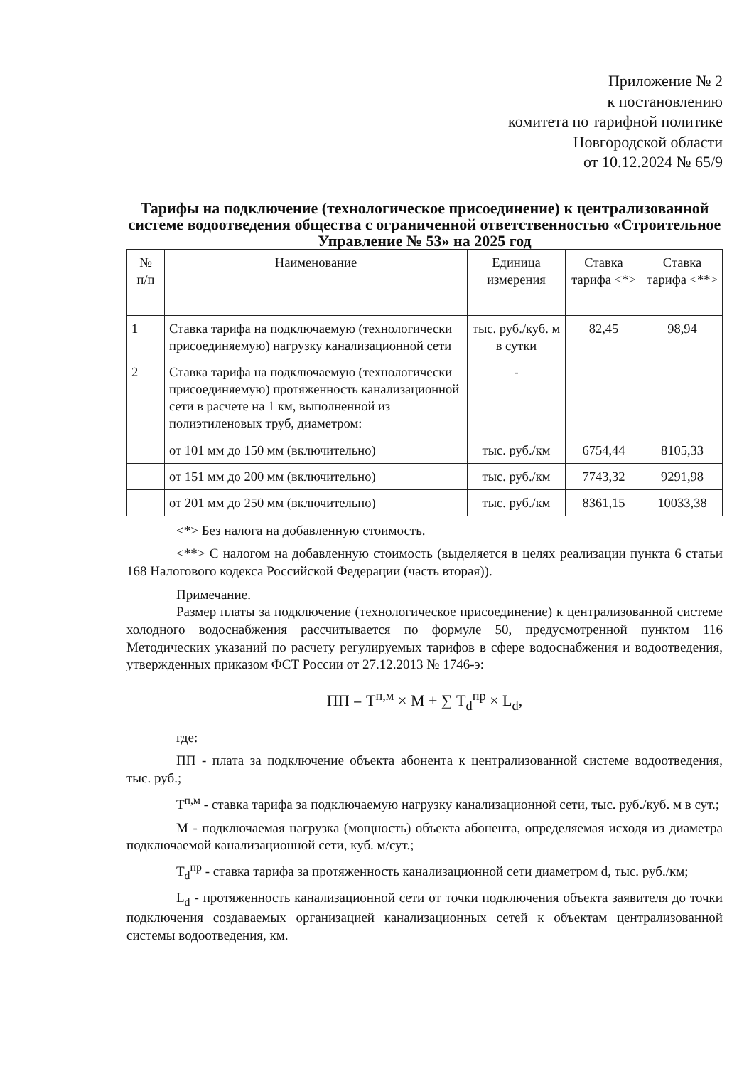Приложение № 2
к постановлению
комитета по тарифной политике
Новгородской области
от 10.12.2024 № 65/9
Тарифы на подключение (технологическое присоединение) к централизованной системе водоотведения общества с ограниченной ответственностью «Строительное Управление № 53» на 2025 год
| № п/п | Наименование | Единица измерения | Ставка тарифа <*> | Ставка тарифа <**> |
| --- | --- | --- | --- | --- |
| 1 | Ставка тарифа на подключаемую (технологически присоединяемую) нагрузку канализационной сети | тыс. руб./куб. м в сутки | 82,45 | 98,94 |
| 2 | Ставка тарифа на подключаемую (технологически присоединяемую) протяженность канализационной сети в расчете на 1 км, выполненной из полиэтиленовых труб, диаметром: | - | | |
| | от 101 мм до 150 мм (включительно) | тыс. руб./км | 6754,44 | 8105,33 |
| | от 151 мм до 200 мм (включительно) | тыс. руб./км | 7743,32 | 9291,98 |
| | от 201 мм до 250 мм (включительно) | тыс. руб./км | 8361,15 | 10033,38 |
<*> Без налога на добавленную стоимость.
<**> С налогом на добавленную стоимость (выделяется в целях реализации пункта 6 статьи 168 Налогового кодекса Российской Федерации (часть вторая)).
Примечание.
Размер платы за подключение (технологическое присоединение) к централизованной системе холодного водоснабжения рассчитывается по формуле 50, предусмотренной пунктом 116 Методических указаний по расчету регулируемых тарифов в сфере водоснабжения и водоотведения, утвержденных приказом ФСТ России от 27.12.2013 № 1746-э:
ПП = Т<sup>п,м</sup> × М + ∑ Т<sub>d</sub><sup>пр</sup> × L<sub>d</sub>,
где:
ПП - плата за подключение объекта абонента к централизованной системе водоотведения, тыс. руб.;
Т<sup>п,м</sup> - ставка тарифа за подключаемую нагрузку канализационной сети, тыс. руб./куб. м в сут.;
М - подключаемая нагрузка (мощность) объекта абонента, определяемая исходя из диаметра подключаемой канализационной сети, куб. м/сут.;
Т<sub>d</sub><sup>пр</sup> - ставка тарифа за протяженность канализационной сети диаметром d, тыс. руб./км;
L<sub>d</sub> - протяженность канализационной сети от точки подключения объекта заявителя до точки подключения создаваемых организацией канализационных сетей к объектам централизованной системы водоотведения, км.